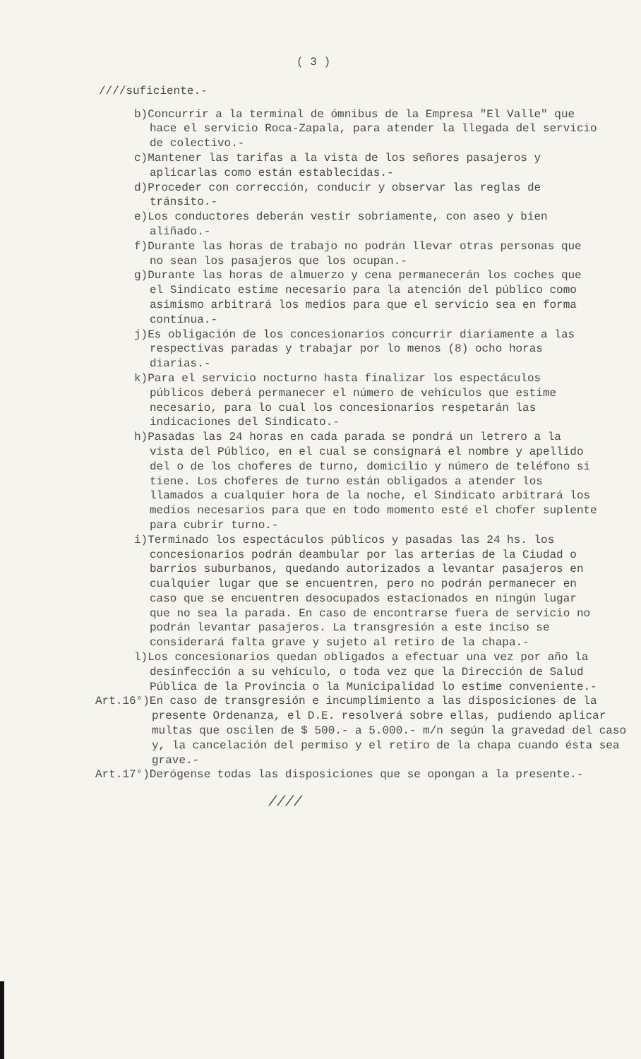( 3 )
////suficiente.-
b)Concurrir a la terminal de ómnibus de la Empresa "El Valle" que hace el servicio Roca-Zapala, para atender la llegada del servicio de colectivo.-
c)Mantener las tarifas a la vista de los señores pasajeros y aplicarlas como están establecidas.-
d)Proceder con corrección, conducir y observar las reglas de tránsito.-
e)Los conductores deberán vestir sobriamente, con aseo y bien aliñado.-
f)Durante las horas de trabajo no podrán llevar otras personas que no sean los pasajeros que los ocupan.-
g)Durante las horas de almuerzo y cena permanecerán los coches que el Sindicato estime necesario para la atención del público como asimismo arbitrará los medios para que el servicio sea en forma contínua.-
j)Es obligación de los concesionarios concurrir diariamente a las respectivas paradas y trabajar por lo menos (8) ocho horas diarias.-
k)Para el servicio nocturno hasta finalizar los espectáculos públicos deberá permanecer el número de vehículos que estime necesario, para lo cual los concesionarios respetarán las indicaciones del Sindicato.-
h)Pasadas las 24 horas en cada parada se pondrá un letrero a la vista del Público, en el cual se consignará el nombre y apellido del o de los choferes de turno, domicilio y número de teléfono si tiene. Los choferes de turno están obligados a atender los llamados a cualquier hora de la noche, el Sindicato arbitrará los medios necesarios para que en todo momento esté el chofer suplente para cubrir turno.-
i)Terminado los espectáculos públicos y pasadas las 24 hs. los concesionarios podrán deambular por las arterias de la Ciudad o barrios suburbanos, quedando autorizados a levantar pasajeros en cualquier lugar que se encuentren, pero no podrán permanecer en caso que se encuentren desocupados estacionados en ningún lugar que no sea la parada. En caso de encontrarse fuera de servicio no podrán levantar pasajeros. La transgresión a este inciso se considerará falta grave y sujeto al retiro de la chapa.-
l)Los concesionarios quedan obligados a efectuar una vez por año la desinfección a su vehículo, o toda vez que la Dirección de Salud Pública de la Provincia o la Municipalidad lo estime conveniente.-
Art.16°)En caso de transgresión e incumplimiento a las disposiciones de la presente Ordenanza, el D.E. resolverá sobre ellas, pudiendo aplicar multas que oscilen de $ 500.- a 5.000.- m/n según la gravedad del caso y, la cancelación del permiso y el retiro de la chapa cuando ésta sea grave.-
Art.17°)Derógense todas las disposiciones que se opongan a la presente.-
////